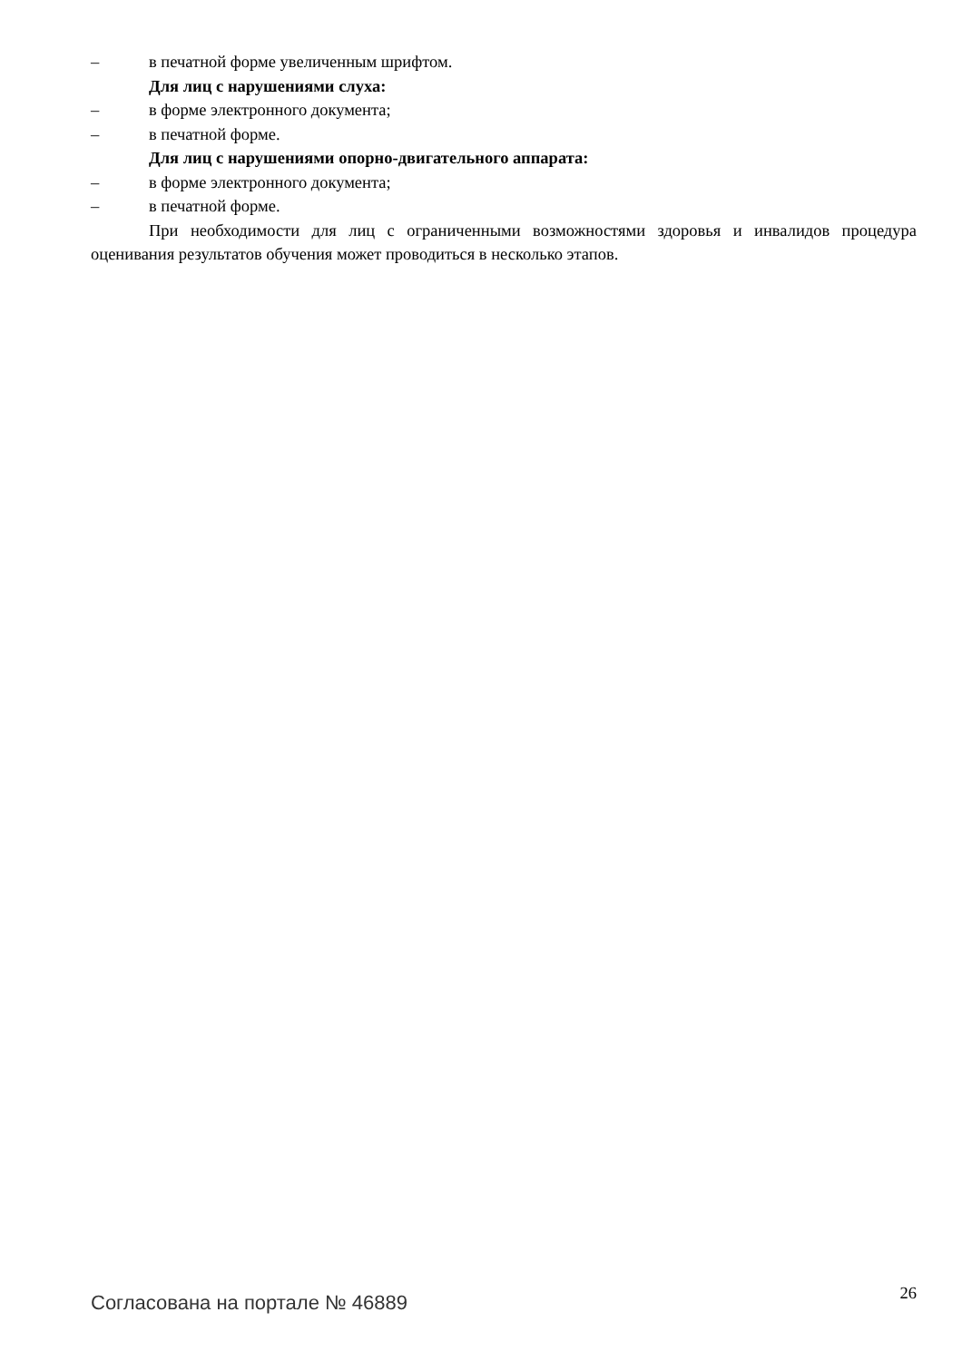– в печатной форме увеличенным шрифтом.
Для лиц с нарушениями слуха:
– в форме электронного документа;
– в печатной форме.
Для лиц с нарушениями опорно-двигательного аппарата:
– в форме электронного документа;
– в печатной форме.
При необходимости для лиц с ограниченными возможностями здоровья и инвалидов процедура оценивания результатов обучения может проводиться в несколько этапов.
Согласована на портале № 46889
26